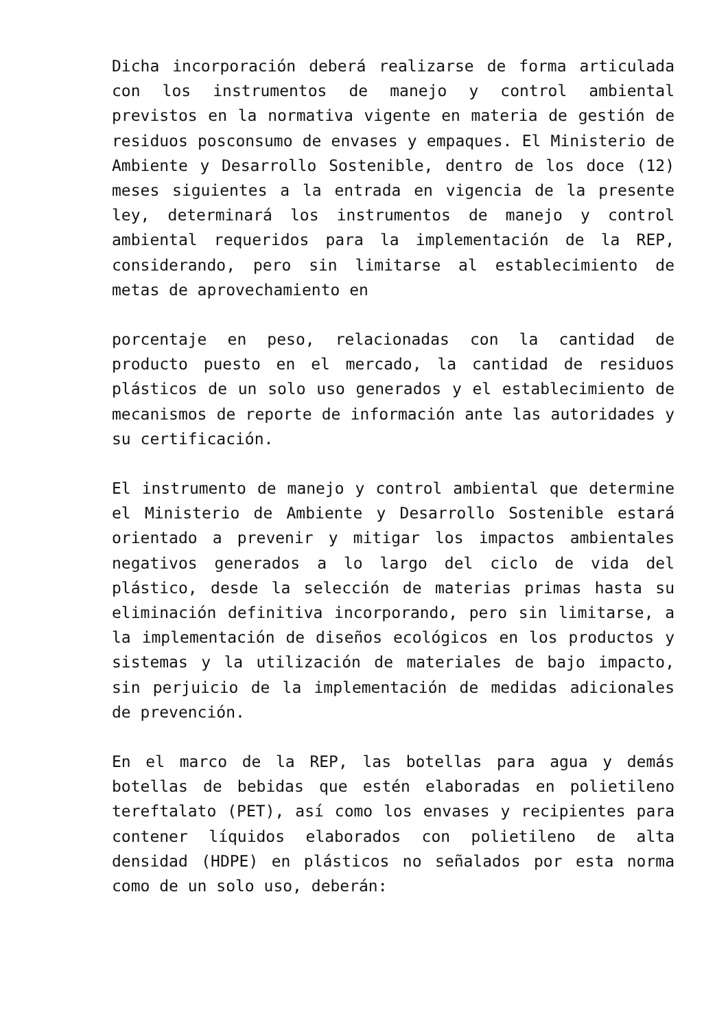Dicha incorporación deberá realizarse de forma articulada con los instrumentos de manejo y control ambiental previstos en la normativa vigente en materia de gestión de residuos posconsumo de envases y empaques. El Ministerio de Ambiente y Desarrollo Sostenible, dentro de los doce (12) meses siguientes a la entrada en vigencia de la presente ley, determinará los instrumentos de manejo y control ambiental requeridos para la implementación de la REP, considerando, pero sin limitarse al establecimiento de metas de aprovechamiento en
porcentaje en peso, relacionadas con la cantidad de producto puesto en el mercado, la cantidad de residuos plásticos de un solo uso generados y el establecimiento de mecanismos de reporte de información ante las autoridades y su certificación.
El instrumento de manejo y control ambiental que determine el Ministerio de Ambiente y Desarrollo Sostenible estará orientado a prevenir y mitigar los impactos ambientales negativos generados a lo largo del ciclo de vida del plástico, desde la selección de materias primas hasta su eliminación definitiva incorporando, pero sin limitarse, a la implementación de diseños ecológicos en los productos y sistemas y la utilización de materiales de bajo impacto, sin perjuicio de la implementación de medidas adicionales de prevención.
En el marco de la REP, las botellas para agua y demás botellas de bebidas que estén elaboradas en polietileno tereftalato (PET), así como los envases y recipientes para contener líquidos elaborados con polietileno de alta densidad (HDPE) en plásticos no señalados por esta norma como de un solo uso, deberán: